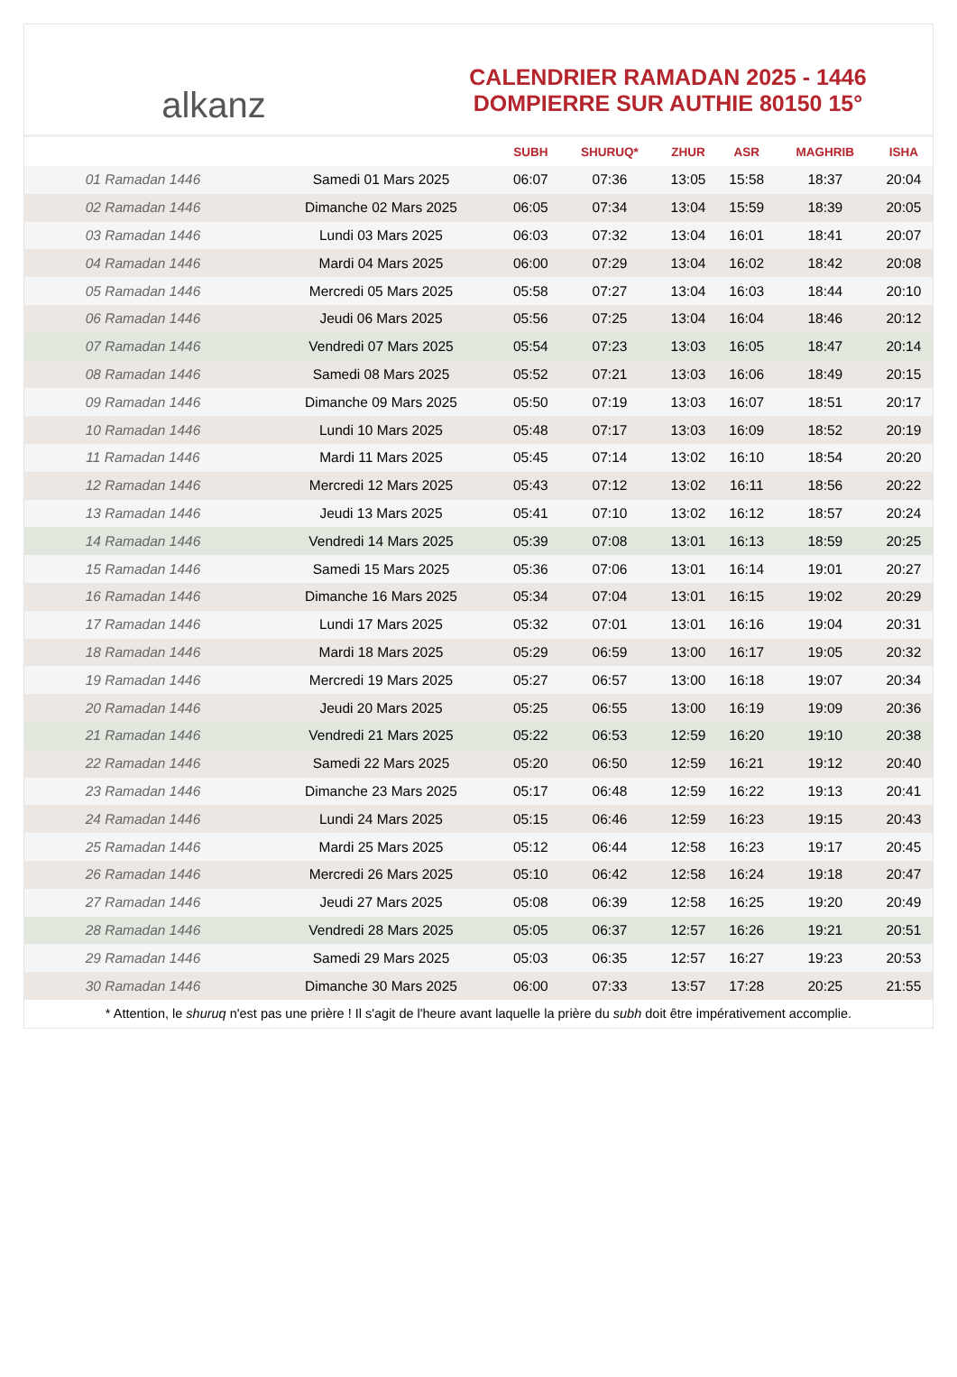alkanz
CALENDRIER RAMADAN 2025 - 1446
DOMPIERRE SUR AUTHIE 80150 15°
| | | SUBH | SHURUQ* | ZHUR | ASR | MAGHRIB | ISHA |
| --- | --- | --- | --- | --- | --- | --- | --- |
| 01 Ramadan 1446 | Samedi 01 Mars 2025 | 06:07 | 07:36 | 13:05 | 15:58 | 18:37 | 20:04 |
| 02 Ramadan 1446 | Dimanche 02 Mars 2025 | 06:05 | 07:34 | 13:04 | 15:59 | 18:39 | 20:05 |
| 03 Ramadan 1446 | Lundi 03 Mars 2025 | 06:03 | 07:32 | 13:04 | 16:01 | 18:41 | 20:07 |
| 04 Ramadan 1446 | Mardi 04 Mars 2025 | 06:00 | 07:29 | 13:04 | 16:02 | 18:42 | 20:08 |
| 05 Ramadan 1446 | Mercredi 05 Mars 2025 | 05:58 | 07:27 | 13:04 | 16:03 | 18:44 | 20:10 |
| 06 Ramadan 1446 | Jeudi 06 Mars 2025 | 05:56 | 07:25 | 13:04 | 16:04 | 18:46 | 20:12 |
| 07 Ramadan 1446 | Vendredi 07 Mars 2025 | 05:54 | 07:23 | 13:03 | 16:05 | 18:47 | 20:14 |
| 08 Ramadan 1446 | Samedi 08 Mars 2025 | 05:52 | 07:21 | 13:03 | 16:06 | 18:49 | 20:15 |
| 09 Ramadan 1446 | Dimanche 09 Mars 2025 | 05:50 | 07:19 | 13:03 | 16:07 | 18:51 | 20:17 |
| 10 Ramadan 1446 | Lundi 10 Mars 2025 | 05:48 | 07:17 | 13:03 | 16:09 | 18:52 | 20:19 |
| 11 Ramadan 1446 | Mardi 11 Mars 2025 | 05:45 | 07:14 | 13:02 | 16:10 | 18:54 | 20:20 |
| 12 Ramadan 1446 | Mercredi 12 Mars 2025 | 05:43 | 07:12 | 13:02 | 16:11 | 18:56 | 20:22 |
| 13 Ramadan 1446 | Jeudi 13 Mars 2025 | 05:41 | 07:10 | 13:02 | 16:12 | 18:57 | 20:24 |
| 14 Ramadan 1446 | Vendredi 14 Mars 2025 | 05:39 | 07:08 | 13:01 | 16:13 | 18:59 | 20:25 |
| 15 Ramadan 1446 | Samedi 15 Mars 2025 | 05:36 | 07:06 | 13:01 | 16:14 | 19:01 | 20:27 |
| 16 Ramadan 1446 | Dimanche 16 Mars 2025 | 05:34 | 07:04 | 13:01 | 16:15 | 19:02 | 20:29 |
| 17 Ramadan 1446 | Lundi 17 Mars 2025 | 05:32 | 07:01 | 13:01 | 16:16 | 19:04 | 20:31 |
| 18 Ramadan 1446 | Mardi 18 Mars 2025 | 05:29 | 06:59 | 13:00 | 16:17 | 19:05 | 20:32 |
| 19 Ramadan 1446 | Mercredi 19 Mars 2025 | 05:27 | 06:57 | 13:00 | 16:18 | 19:07 | 20:34 |
| 20 Ramadan 1446 | Jeudi 20 Mars 2025 | 05:25 | 06:55 | 13:00 | 16:19 | 19:09 | 20:36 |
| 21 Ramadan 1446 | Vendredi 21 Mars 2025 | 05:22 | 06:53 | 12:59 | 16:20 | 19:10 | 20:38 |
| 22 Ramadan 1446 | Samedi 22 Mars 2025 | 05:20 | 06:50 | 12:59 | 16:21 | 19:12 | 20:40 |
| 23 Ramadan 1446 | Dimanche 23 Mars 2025 | 05:17 | 06:48 | 12:59 | 16:22 | 19:13 | 20:41 |
| 24 Ramadan 1446 | Lundi 24 Mars 2025 | 05:15 | 06:46 | 12:59 | 16:23 | 19:15 | 20:43 |
| 25 Ramadan 1446 | Mardi 25 Mars 2025 | 05:12 | 06:44 | 12:58 | 16:23 | 19:17 | 20:45 |
| 26 Ramadan 1446 | Mercredi 26 Mars 2025 | 05:10 | 06:42 | 12:58 | 16:24 | 19:18 | 20:47 |
| 27 Ramadan 1446 | Jeudi 27 Mars 2025 | 05:08 | 06:39 | 12:58 | 16:25 | 19:20 | 20:49 |
| 28 Ramadan 1446 | Vendredi 28 Mars 2025 | 05:05 | 06:37 | 12:57 | 16:26 | 19:21 | 20:51 |
| 29 Ramadan 1446 | Samedi 29 Mars 2025 | 05:03 | 06:35 | 12:57 | 16:27 | 19:23 | 20:53 |
| 30 Ramadan 1446 | Dimanche 30 Mars 2025 | 06:00 | 07:33 | 13:57 | 17:28 | 20:25 | 21:55 |
* Attention, le shuruq n'est pas une prière ! Il s'agit de l'heure avant laquelle la prière du subh doit être impérativement accomplie.